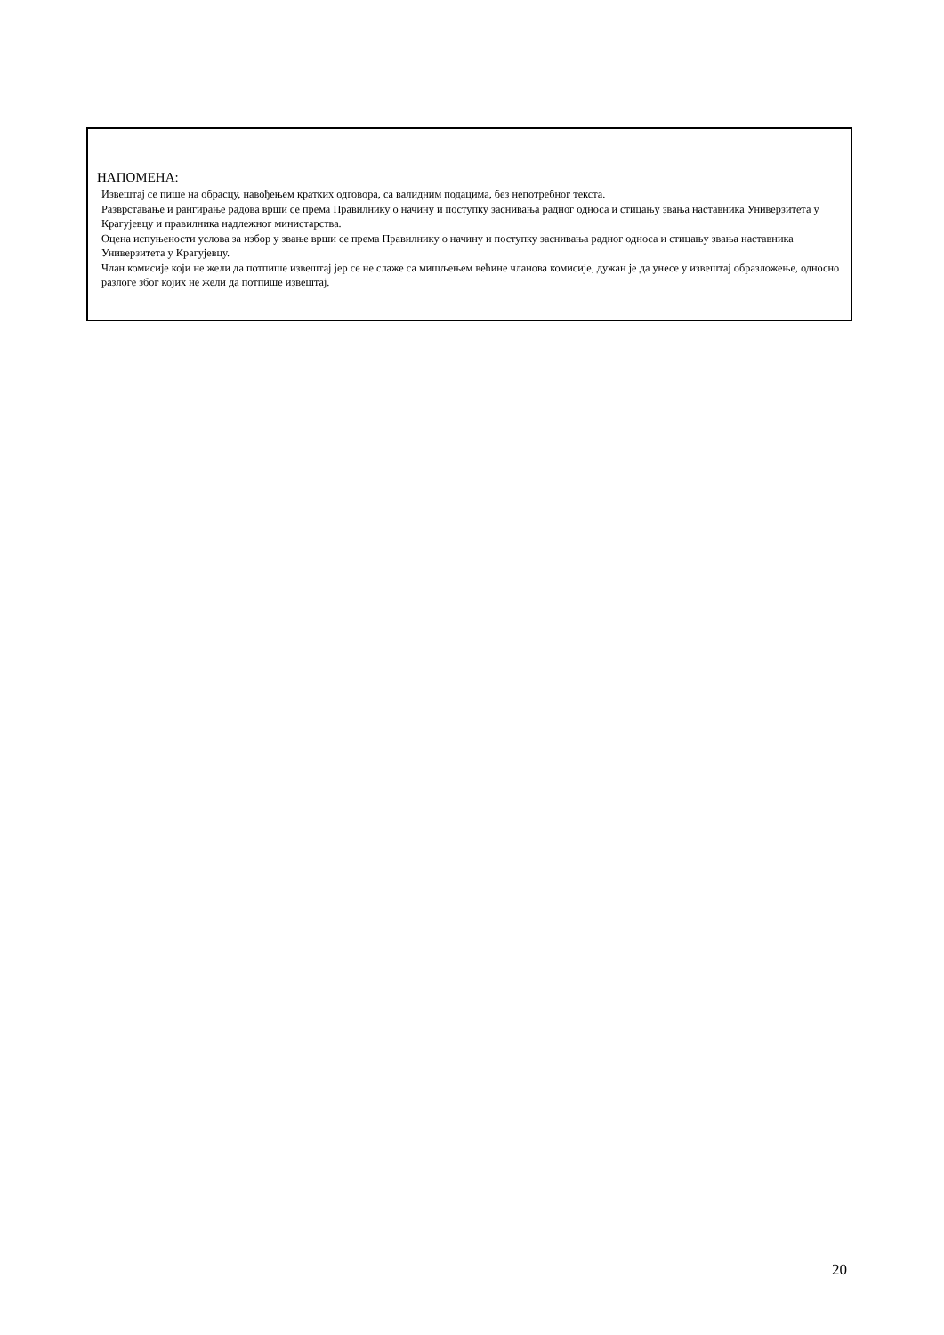НАПОМЕНА:
Извештај се пише на обрасцу, навођењем кратких одговора, са валидним подацима, без непотребног текста.
Разврставање и рангирање радова врши се према Правилнику о начину и поступку заснивања радног односа и стицању звања наставника Универзитета у Крагујевцу и правилника надлежног министарства.
Оцена испуњености услова за избор у звање врши се према Правилнику о начину и поступку заснивања радног односа и стицању звања наставника Универзитета у Крагујевцу.
Члан комисије који не жели да потпише извештај јер се не слаже са мишљењем већине чланова комисије, дужан је да унесе у извештај образложење, односно разлоге због којих не жели да потпише извештај.
20